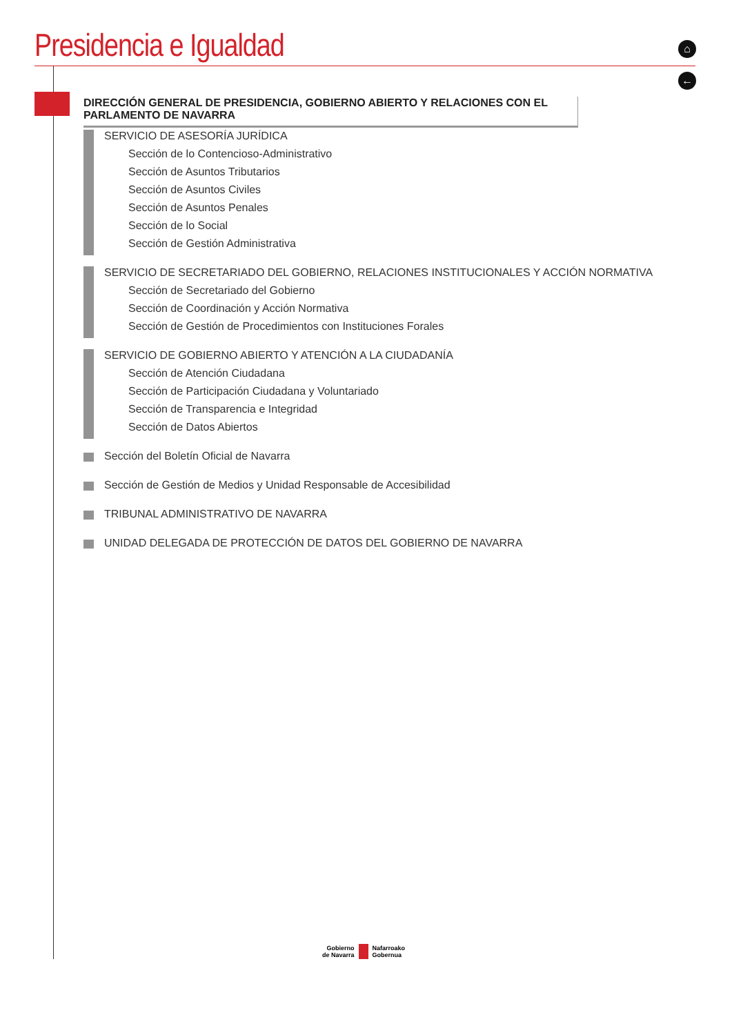Presidencia e Igualdad ⌂
←
DIRECCIÓN GENERAL DE PRESIDENCIA, GOBIERNO ABIERTO Y RELACIONES CON EL PARLAMENTO DE NAVARRA
SERVICIO DE ASESORÍA JURÍDICA
Sección de lo Contencioso-Administrativo
Sección de Asuntos Tributarios
Sección de Asuntos Civiles
Sección de Asuntos Penales
Sección de lo Social
Sección de Gestión Administrativa
SERVICIO DE SECRETARIADO DEL GOBIERNO, RELACIONES INSTITUCIONALES Y ACCIÓN NORMATIVA
Sección de Secretariado del Gobierno
Sección de Coordinación y Acción Normativa
Sección de Gestión de Procedimientos con Instituciones Forales
SERVICIO DE GOBIERNO ABIERTO Y ATENCIÓN A LA CIUDADANÍA
Sección de Atención Ciudadana
Sección de Participación Ciudadana y Voluntariado
Sección de Transparencia e Integridad
Sección de Datos Abiertos
Sección del Boletín Oficial de Navarra
Sección de Gestión de Medios y Unidad Responsable de Accesibilidad
TRIBUNAL ADMINISTRATIVO DE NAVARRA
UNIDAD DELEGADA DE PROTECCIÓN DE DATOS DEL GOBIERNO DE NAVARRA
Gobierno
de Navarra
Nafarroako
Gobernua